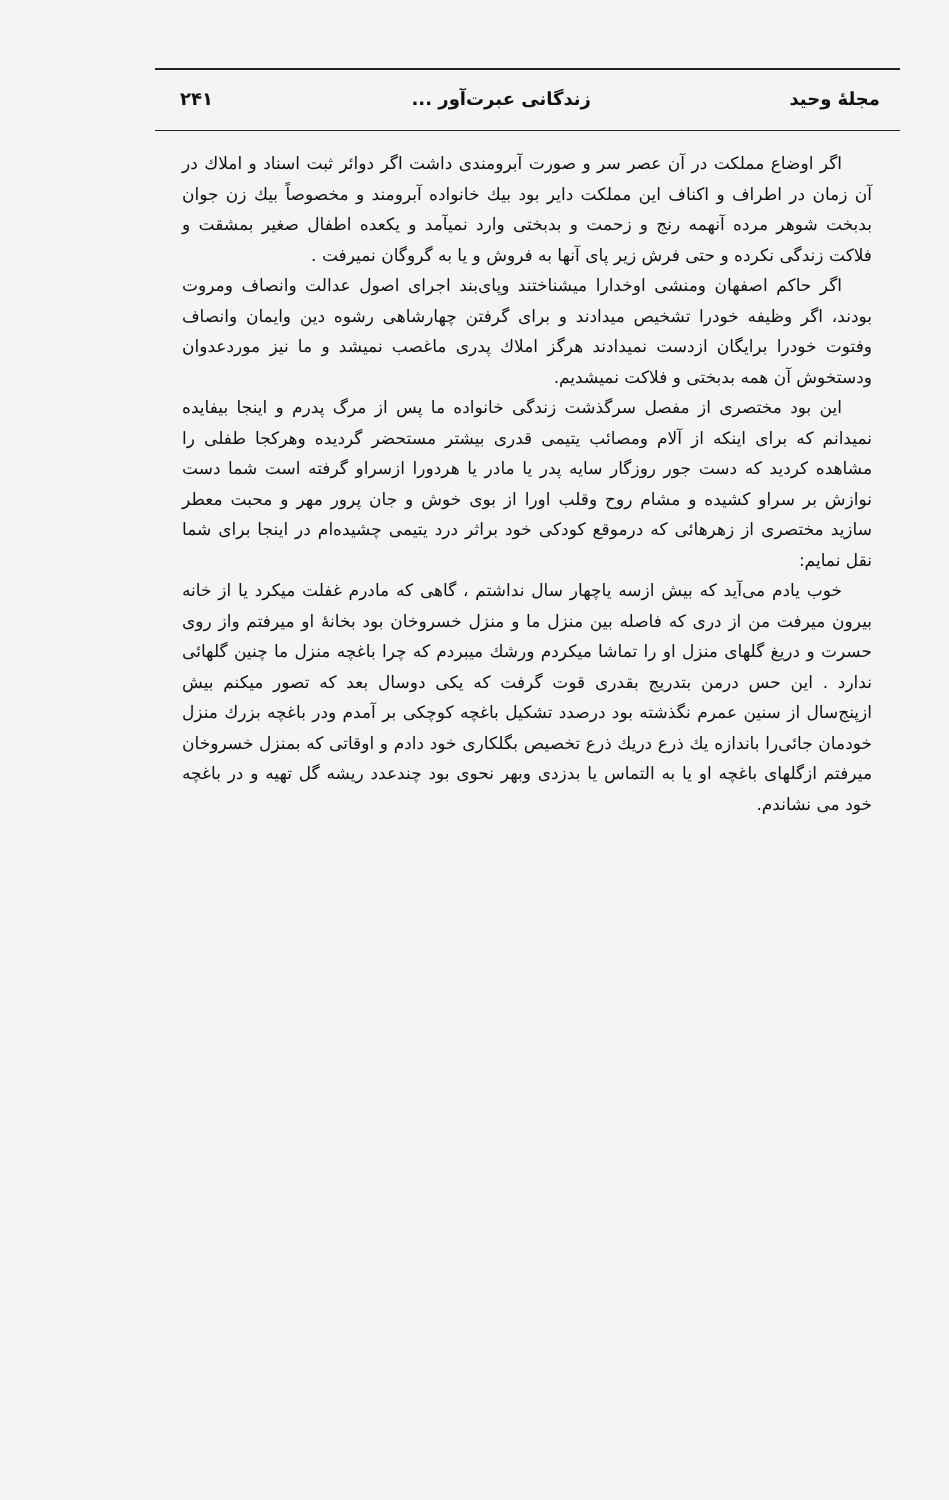مجلهٔ وحید زندگانی عبرت‌آور ... ۲۴۱
اگر اوضاع مملکت در آن عصر سر و صورت آبرومندی داشت اگر دوائر ثبت اسناد و املاك در آن زمان در اطراف و اکناف این مملکت دایر بود بیك خانواده آبرومند و مخصوصاً بیك زن جوان بدبخت شوهر مرده آنهمه رنج و زحمت و بدبختی وارد نمیآمد و یکعده اطفال صغیر بمشقت و فلاکت زندگی نکرده و حتی فرش زیر پای آنها به فروش و یا به گروگان نمیرفت .
اگر حاکم اصفهان ومنشی اوخدارا میشناختند وپای‌بند اجرای اصول عدالت وانصاف ومروت بودند، اگر وظیفه خودرا تشخیص میدادند و برای گرفتن چهارشاهی رشوه دین وایمان وانصاف وفتوت خودرا برایگان ازدست نمیدادند هرگز املاك پدری ماغصب نمیشد و ما نیز موردعدوان ودستخوش آن همه بدبختی و فلاکت نمیشدیم.
این بود مختصری از مفصل سرگذشت زندگی خانواده ما پس از مرگ پدرم و اینجا بیفایده نمیدانم که برای اینکه از آلام ومصائب یتیمی قدری بیشتر مستحضر گردیده وهرکجا طفلی را مشاهده کردید که دست جور روزگار سایه پدر یا مادر یا هردورا ازسراو گرفته است شما دست نوازش بر سراو کشیده و مشام روح وقلب اورا از بوی خوش و جان پرور مهر و محبت معطر سازید مختصری از زهرهائی که درموقع کودکی خود براثر درد یتیمی چشیده‌ام در اینجا برای شما نقل نمایم:
خوب یادم می‌آید که بیش ازسه یاچهار سال نداشتم ، گاهی که مادرم غفلت میکرد یا از خانه بیرون میرفت من از دری که فاصله بین منزل ما و منزل خسروخان بود بخانهٔ او میرفتم واز روی حسرت و دریغ گلهای منزل او را تماشا میکردم ورشك میبردم که چرا باغچه منزل ما چنین گلهائی ندارد . این حس درمن بتدریج بقدری قوت گرفت که یکی دوسال بعد که تصور میکنم بیش ازپنج‌سال از سنین عمرم نگذشته بود درصدد تشکیل باغچه کوچکی بر آمدم ودر باغچه بزرك منزل خودمان جائی‌را باندازه یك ذرع دریك ذرع تخصیص بگلکاری خود دادم و اوقاتی که بمنزل خسروخان میرفتم ازگلهای باغچه او یا به التماس یا بدزدی وبهر نحوی بود چندعدد ریشه گل تهیه و در باغچه خود می نشاندم.